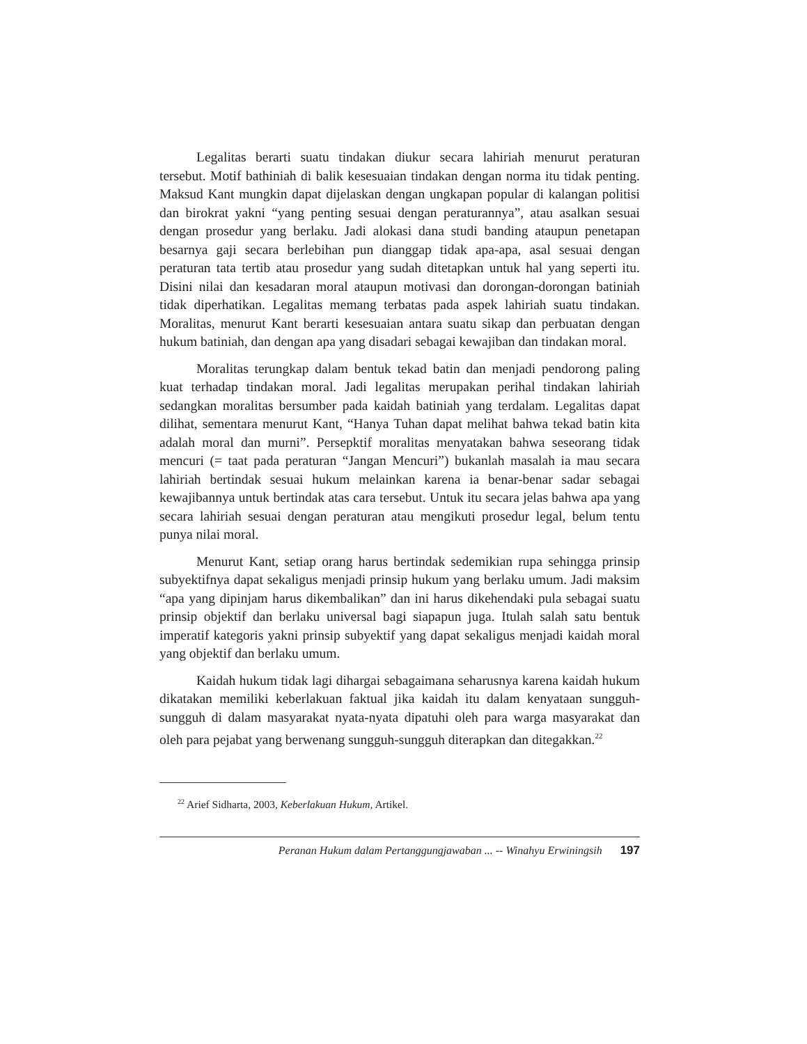Legalitas berarti suatu tindakan diukur secara lahiriah menurut peraturan tersebut. Motif bathiniah di balik kesesuaian tindakan dengan norma itu tidak penting. Maksud Kant mungkin dapat dijelaskan dengan ungkapan popular di kalangan politisi dan birokrat yakni “yang penting sesuai dengan peraturannya”, atau asalkan sesuai dengan prosedur yang berlaku. Jadi alokasi dana studi banding ataupun penetapan besarnya gaji secara berlebihan pun dianggap tidak apa-apa, asal sesuai dengan peraturan tata tertib atau prosedur yang sudah ditetapkan untuk hal yang seperti itu. Disini nilai dan kesadaran moral ataupun motivasi dan dorongan-dorongan batiniah tidak diperhatikan. Legalitas memang terbatas pada aspek lahiriah suatu tindakan. Moralitas, menurut Kant berarti kesesuaian antara suatu sikap dan perbuatan dengan hukum batiniah, dan dengan apa yang disadari sebagai kewajiban dan tindakan moral.
Moralitas terungkap dalam bentuk tekad batin dan menjadi pendorong paling kuat terhadap tindakan moral. Jadi legalitas merupakan perihal tindakan lahiriah sedangkan moralitas bersumber pada kaidah batiniah yang terdalam. Legalitas dapat dilihat, sementara menurut Kant, “Hanya Tuhan dapat melihat bahwa tekad batin kita adalah moral dan murni”. Persepktif moralitas menyatakan bahwa seseorang tidak mencuri (= taat pada peraturan “Jangan Mencuri”) bukanlah masalah ia mau secara lahiriah bertindak sesuai hukum melainkan karena ia benar-benar sadar sebagai kewajibannya untuk bertindak atas cara tersebut. Untuk itu secara jelas bahwa apa yang secara lahiriah sesuai dengan peraturan atau mengikuti prosedur legal, belum tentu punya nilai moral.
Menurut Kant, setiap orang harus bertindak sedemikian rupa sehingga prinsip subyektifnya dapat sekaligus menjadi prinsip hukum yang berlaku umum. Jadi maksim “apa yang dipinjam harus dikembalikan” dan ini harus dikehendaki pula sebagai suatu prinsip objektif dan berlaku universal bagi siapapun juga. Itulah salah satu bentuk imperatif kategoris yakni prinsip subyektif yang dapat sekaligus menjadi kaidah moral yang objektif dan berlaku umum.
Kaidah hukum tidak lagi dihargai sebagaimana seharusnya karena kaidah hukum dikatakan memiliki keberlakuan faktual jika kaidah itu dalam kenyataan sungguh-sungguh di dalam masyarakat nyata-nyata dipatuhi oleh para warga masyarakat dan oleh para pejabat yang berwenang sungguh-sungguh diterapkan dan ditegakkan.<sup>22</sup>
<sup>22</sup> Arief Sidharta, 2003, Keberlakuan Hukum, Artikel.
Peranan Hukum dalam Pertanggungjawaban ... -- Winahyu Erwiningsih 197